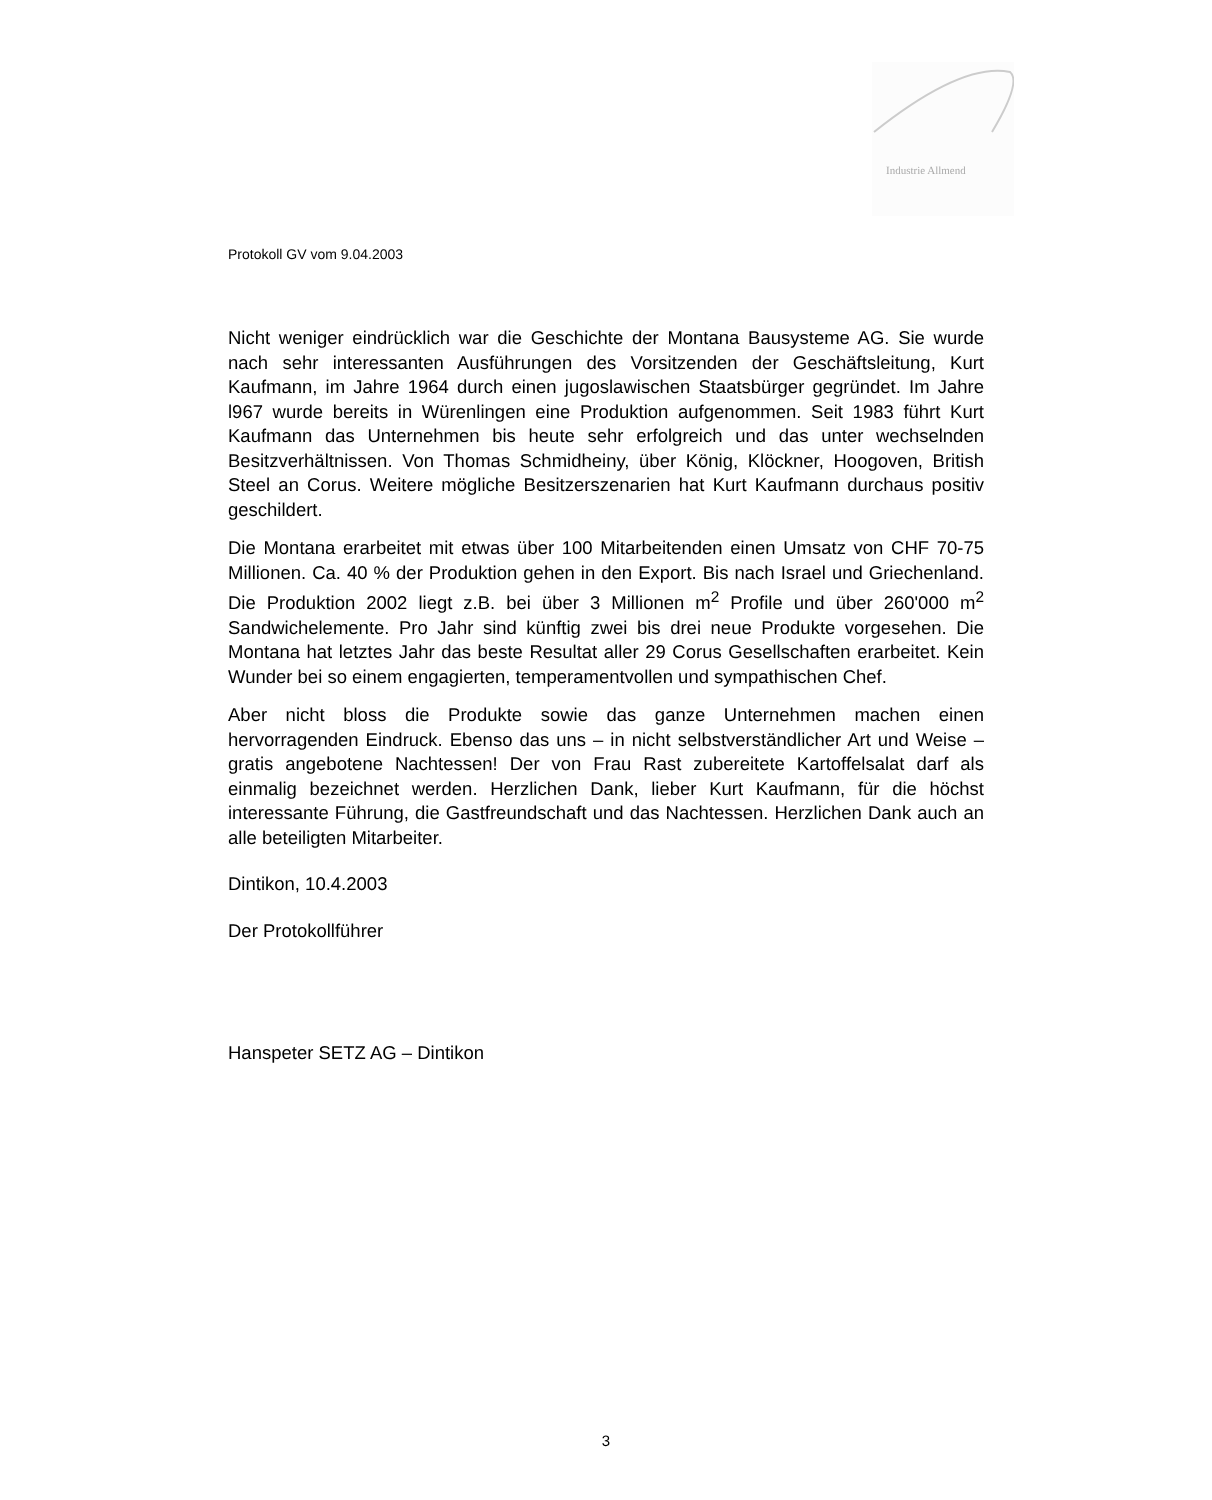Industrie Allmend
Protokoll GV vom 9.04.2003
Nicht weniger eindrücklich war die Geschichte der Montana Bausysteme AG. Sie wurde nach sehr interessanten Ausführungen des Vorsitzenden der Geschäftsleitung, Kurt Kaufmann, im Jahre 1964 durch einen jugoslawischen Staatsbürger gegründet. Im Jahre l967 wurde bereits in Würenlingen eine Produktion aufgenommen. Seit 1983 führt Kurt Kaufmann das Unternehmen bis heute sehr erfolgreich und das unter wechselnden Besitzverhältnissen. Von Thomas Schmidheiny, über König, Klöckner, Hoogoven, British Steel an Corus. Weitere mögliche Besitzerszenarien hat Kurt Kaufmann durchaus positiv geschildert.
Die Montana erarbeitet mit etwas über 100 Mitarbeitenden einen Umsatz von CHF 70-75 Millionen. Ca. 40 % der Produktion gehen in den Export. Bis nach Israel und Griechenland. Die Produktion 2002 liegt z.B. bei über 3 Millionen m<sup>2</sup> Profile und über 260'000 m<sup>2</sup> Sandwichelemente. Pro Jahr sind künftig zwei bis drei neue Produkte vorgesehen. Die Montana hat letztes Jahr das beste Resultat aller 29 Corus Gesellschaften erarbeitet. Kein Wunder bei so einem engagierten, temperamentvollen und sympathischen Chef.
Aber nicht bloss die Produkte sowie das ganze Unternehmen machen einen hervorragenden Eindruck. Ebenso das uns – in nicht selbstverständlicher Art und Weise – gratis angebotene Nachtessen! Der von Frau Rast zubereitete Kartoffelsalat darf als einmalig bezeichnet werden. Herzlichen Dank, lieber Kurt Kaufmann, für die höchst interessante Führung, die Gastfreundschaft und das Nachtessen. Herzlichen Dank auch an alle beteiligten Mitarbeiter.
Dintikon, 10.4.2003
Der Protokollführer
Hanspeter SETZ AG – Dintikon
3